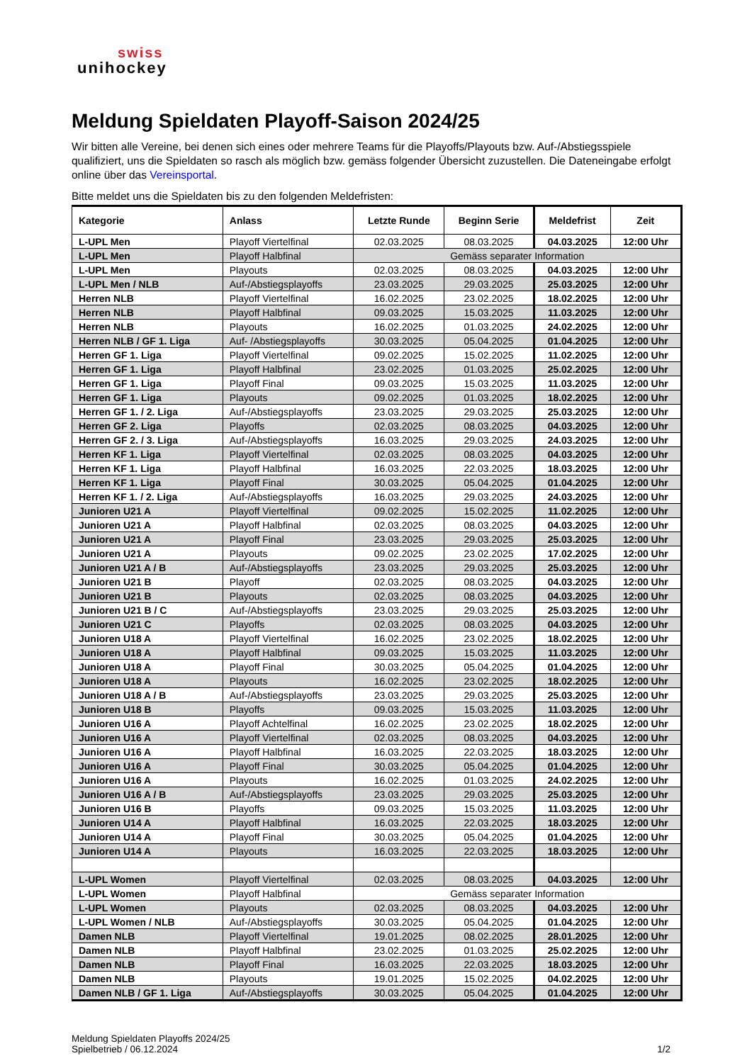swiss
unihockey
Meldung Spieldaten Playoff-Saison 2024/25
Wir bitten alle Vereine, bei denen sich eines oder mehrere Teams für die Playoffs/Playouts bzw. Auf-/Abstiegsspiele qualifiziert, uns die Spieldaten so rasch als möglich bzw. gemäss folgender Übersicht zuzustellen. Die Dateneingabe erfolgt online über das Vereinsportal.
Bitte meldet uns die Spieldaten bis zu den folgenden Meldefristen:
| Kategorie | Anlass | Letzte Runde | Beginn Serie | Meldefrist | Zeit |
| --- | --- | --- | --- | --- | --- |
| L-UPL Men | Playoff Viertelfinal | 02.03.2025 | 08.03.2025 | 04.03.2025 | 12:00 Uhr |
| L-UPL Men | Playoff Halbfinal | Gemäss separater Information | | | |
| L-UPL Men | Playouts | 02.03.2025 | 08.03.2025 | 04.03.2025 | 12:00 Uhr |
| L-UPL Men / NLB | Auf-/Abstiegsplayoffs | 23.03.2025 | 29.03.2025 | 25.03.2025 | 12:00 Uhr |
| Herren NLB | Playoff Viertelfinal | 16.02.2025 | 23.02.2025 | 18.02.2025 | 12:00 Uhr |
| Herren NLB | Playoff Halbfinal | 09.03.2025 | 15.03.2025 | 11.03.2025 | 12:00 Uhr |
| Herren NLB | Playouts | 16.02.2025 | 01.03.2025 | 24.02.2025 | 12:00 Uhr |
| Herren NLB / GF 1. Liga | Auf- /Abstiegsplayoffs | 30.03.2025 | 05.04.2025 | 01.04.2025 | 12:00 Uhr |
| Herren GF 1. Liga | Playoff Viertelfinal | 09.02.2025 | 15.02.2025 | 11.02.2025 | 12:00 Uhr |
| Herren GF 1. Liga | Playoff Halbfinal | 23.02.2025 | 01.03.2025 | 25.02.2025 | 12:00 Uhr |
| Herren GF 1. Liga | Playoff Final | 09.03.2025 | 15.03.2025 | 11.03.2025 | 12:00 Uhr |
| Herren GF 1. Liga | Playouts | 09.02.2025 | 01.03.2025 | 18.02.2025 | 12:00 Uhr |
| Herren GF 1. / 2. Liga | Auf-/Abstiegsplayoffs | 23.03.2025 | 29.03.2025 | 25.03.2025 | 12:00 Uhr |
| Herren GF 2. Liga | Playoffs | 02.03.2025 | 08.03.2025 | 04.03.2025 | 12:00 Uhr |
| Herren GF 2. / 3. Liga | Auf-/Abstiegsplayoffs | 16.03.2025 | 29.03.2025 | 24.03.2025 | 12:00 Uhr |
| Herren KF 1. Liga | Playoff Viertelfinal | 02.03.2025 | 08.03.2025 | 04.03.2025 | 12:00 Uhr |
| Herren KF 1. Liga | Playoff Halbfinal | 16.03.2025 | 22.03.2025 | 18.03.2025 | 12:00 Uhr |
| Herren KF 1. Liga | Playoff Final | 30.03.2025 | 05.04.2025 | 01.04.2025 | 12:00 Uhr |
| Herren KF 1. / 2. Liga | Auf-/Abstiegsplayoffs | 16.03.2025 | 29.03.2025 | 24.03.2025 | 12:00 Uhr |
| Junioren U21 A | Playoff Viertelfinal | 09.02.2025 | 15.02.2025 | 11.02.2025 | 12:00 Uhr |
| Junioren U21 A | Playoff Halbfinal | 02.03.2025 | 08.03.2025 | 04.03.2025 | 12:00 Uhr |
| Junioren U21 A | Playoff Final | 23.03.2025 | 29.03.2025 | 25.03.2025 | 12:00 Uhr |
| Junioren U21 A | Playouts | 09.02.2025 | 23.02.2025 | 17.02.2025 | 12:00 Uhr |
| Junioren U21 A / B | Auf-/Abstiegsplayoffs | 23.03.2025 | 29.03.2025 | 25.03.2025 | 12:00 Uhr |
| Junioren U21 B | Playoff | 02.03.2025 | 08.03.2025 | 04.03.2025 | 12:00 Uhr |
| Junioren U21 B | Playouts | 02.03.2025 | 08.03.2025 | 04.03.2025 | 12:00 Uhr |
| Junioren U21 B / C | Auf-/Abstiegsplayoffs | 23.03.2025 | 29.03.2025 | 25.03.2025 | 12:00 Uhr |
| Junioren U21 C | Playoffs | 02.03.2025 | 08.03.2025 | 04.03.2025 | 12:00 Uhr |
| Junioren U18 A | Playoff Viertelfinal | 16.02.2025 | 23.02.2025 | 18.02.2025 | 12:00 Uhr |
| Junioren U18 A | Playoff Halbfinal | 09.03.2025 | 15.03.2025 | 11.03.2025 | 12:00 Uhr |
| Junioren U18 A | Playoff Final | 30.03.2025 | 05.04.2025 | 01.04.2025 | 12:00 Uhr |
| Junioren U18 A | Playouts | 16.02.2025 | 23.02.2025 | 18.02.2025 | 12:00 Uhr |
| Junioren U18 A / B | Auf-/Abstiegsplayoffs | 23.03.2025 | 29.03.2025 | 25.03.2025 | 12:00 Uhr |
| Junioren U18 B | Playoffs | 09.03.2025 | 15.03.2025 | 11.03.2025 | 12:00 Uhr |
| Junioren U16 A | Playoff Achtelfinal | 16.02.2025 | 23.02.2025 | 18.02.2025 | 12:00 Uhr |
| Junioren U16 A | Playoff Viertelfinal | 02.03.2025 | 08.03.2025 | 04.03.2025 | 12:00 Uhr |
| Junioren U16 A | Playoff Halbfinal | 16.03.2025 | 22.03.2025 | 18.03.2025 | 12:00 Uhr |
| Junioren U16 A | Playoff Final | 30.03.2025 | 05.04.2025 | 01.04.2025 | 12:00 Uhr |
| Junioren U16 A | Playouts | 16.02.2025 | 01.03.2025 | 24.02.2025 | 12:00 Uhr |
| Junioren U16 A / B | Auf-/Abstiegsplayoffs | 23.03.2025 | 29.03.2025 | 25.03.2025 | 12:00 Uhr |
| Junioren U16 B | Playoffs | 09.03.2025 | 15.03.2025 | 11.03.2025 | 12:00 Uhr |
| Junioren U14 A | Playoff Halbfinal | 16.03.2025 | 22.03.2025 | 18.03.2025 | 12:00 Uhr |
| Junioren U14 A | Playoff Final | 30.03.2025 | 05.04.2025 | 01.04.2025 | 12:00 Uhr |
| Junioren U14 A | Playouts | 16.03.2025 | 22.03.2025 | 18.03.2025 | 12:00 Uhr |
| L-UPL Women | Playoff Viertelfinal | 02.03.2025 | 08.03.2025 | 04.03.2025 | 12:00 Uhr |
| L-UPL Women | Playoff Halbfinal | Gemäss separater Information | | | |
| L-UPL Women | Playouts | 02.03.2025 | 08.03.2025 | 04.03.2025 | 12:00 Uhr |
| L-UPL Women / NLB | Auf-/Abstiegsplayoffs | 30.03.2025 | 05.04.2025 | 01.04.2025 | 12:00 Uhr |
| Damen NLB | Playoff Viertelfinal | 19.01.2025 | 08.02.2025 | 28.01.2025 | 12:00 Uhr |
| Damen NLB | Playoff Halbfinal | 23.02.2025 | 01.03.2025 | 25.02.2025 | 12:00 Uhr |
| Damen NLB | Playoff Final | 16.03.2025 | 22.03.2025 | 18.03.2025 | 12:00 Uhr |
| Damen NLB | Playouts | 19.01.2025 | 15.02.2025 | 04.02.2025 | 12:00 Uhr |
| Damen NLB / GF 1. Liga | Auf-/Abstiegsplayoffs | 30.03.2025 | 05.04.2025 | 01.04.2025 | 12:00 Uhr |
Meldung Spieldaten Playoffs 2024/25
Spielbetrieb / 06.12.2024
1/2